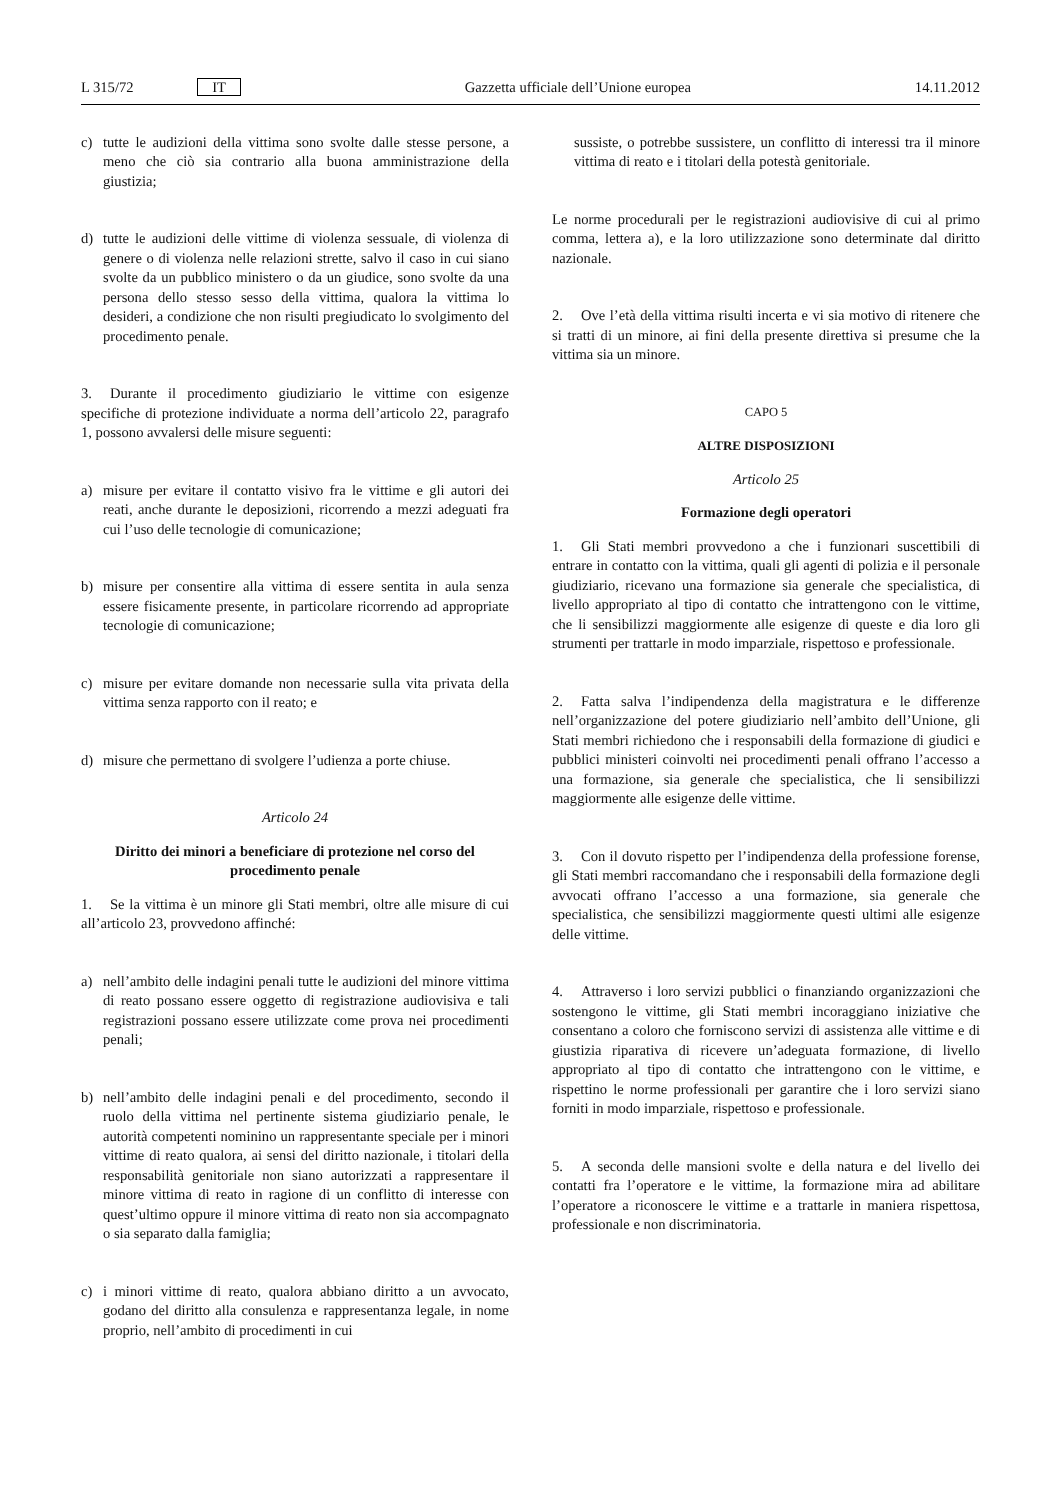L 315/72 IT Gazzetta ufficiale dell’Unione europea 14.11.2012
c) tutte le audizioni della vittima sono svolte dalle stesse persone, a meno che ciò sia contrario alla buona amministrazione della giustizia;
d) tutte le audizioni delle vittime di violenza sessuale, di violenza di genere o di violenza nelle relazioni strette, salvo il caso in cui siano svolte da un pubblico ministero o da un giudice, sono svolte da una persona dello stesso sesso della vittima, qualora la vittima lo desideri, a condizione che non risulti pregiudicato lo svolgimento del procedimento penale.
3. Durante il procedimento giudiziario le vittime con esigenze specifiche di protezione individuate a norma dell’articolo 22, paragrafo 1, possono avvalersi delle misure seguenti:
a) misure per evitare il contatto visivo fra le vittime e gli autori dei reati, anche durante le deposizioni, ricorrendo a mezzi adeguati fra cui l’uso delle tecnologie di comunicazione;
b) misure per consentire alla vittima di essere sentita in aula senza essere fisicamente presente, in particolare ricorrendo ad appropriate tecnologie di comunicazione;
c) misure per evitare domande non necessarie sulla vita privata della vittima senza rapporto con il reato; e
d) misure che permettano di svolgere l’udienza a porte chiuse.
Articolo 24
Diritto dei minori a beneficiare di protezione nel corso del procedimento penale
1. Se la vittima è un minore gli Stati membri, oltre alle misure di cui all’articolo 23, provvedono affinché:
a) nell’ambito delle indagini penali tutte le audizioni del minore vittima di reato possano essere oggetto di registrazione audiovisiva e tali registrazioni possano essere utilizzate come prova nei procedimenti penali;
b) nell’ambito delle indagini penali e del procedimento, secondo il ruolo della vittima nel pertinente sistema giudiziario penale, le autorità competenti nominino un rappresentante speciale per i minori vittime di reato qualora, ai sensi del diritto nazionale, i titolari della responsabilità genitoriale non siano autorizzati a rappresentare il minore vittima di reato in ragione di un conflitto di interesse con quest’ultimo oppure il minore vittima di reato non sia accompagnato o sia separato dalla famiglia;
c) i minori vittime di reato, qualora abbiano diritto a un avvocato, godano del diritto alla consulenza e rappresentanza legale, in nome proprio, nell’ambito di procedimenti in cui
sussiste, o potrebbe sussistere, un conflitto di interessi tra il minore vittima di reato e i titolari della potestà genitoriale.
Le norme procedurali per le registrazioni audiovisive di cui al primo comma, lettera a), e la loro utilizzazione sono determinate dal diritto nazionale.
2. Ove l’età della vittima risulti incerta e vi sia motivo di ritenere che si tratti di un minore, ai fini della presente direttiva si presume che la vittima sia un minore.
CAPO 5
ALTRE DISPOSIZIONI
Articolo 25
Formazione degli operatori
1. Gli Stati membri provvedono a che i funzionari suscettibili di entrare in contatto con la vittima, quali gli agenti di polizia e il personale giudiziario, ricevano una formazione sia generale che specialistica, di livello appropriato al tipo di contatto che intrattengono con le vittime, che li sensibilizzi maggiormente alle esigenze di queste e dia loro gli strumenti per trattarle in modo imparziale, rispettoso e professionale.
2. Fatta salva l’indipendenza della magistratura e le differenze nell’organizzazione del potere giudiziario nell’ambito dell’Unione, gli Stati membri richiedono che i responsabili della formazione di giudici e pubblici ministeri coinvolti nei procedimenti penali offrano l’accesso a una formazione, sia generale che specialistica, che li sensibilizzi maggiormente alle esigenze delle vittime.
3. Con il dovuto rispetto per l’indipendenza della professione forense, gli Stati membri raccomandano che i responsabili della formazione degli avvocati offrano l’accesso a una formazione, sia generale che specialistica, che sensibilizzi maggiormente questi ultimi alle esigenze delle vittime.
4. Attraverso i loro servizi pubblici o finanziando organizzazioni che sostengono le vittime, gli Stati membri incoraggiano iniziative che consentano a coloro che forniscono servizi di assistenza alle vittime e di giustizia riparativa di ricevere un’adeguata formazione, di livello appropriato al tipo di contatto che intrattengono con le vittime, e rispettino le norme professionali per garantire che i loro servizi siano forniti in modo imparziale, rispettoso e professionale.
5. A seconda delle mansioni svolte e della natura e del livello dei contatti fra l’operatore e le vittime, la formazione mira ad abilitare l’operatore a riconoscere le vittime e a trattarle in maniera rispettosa, professionale e non discriminatoria.